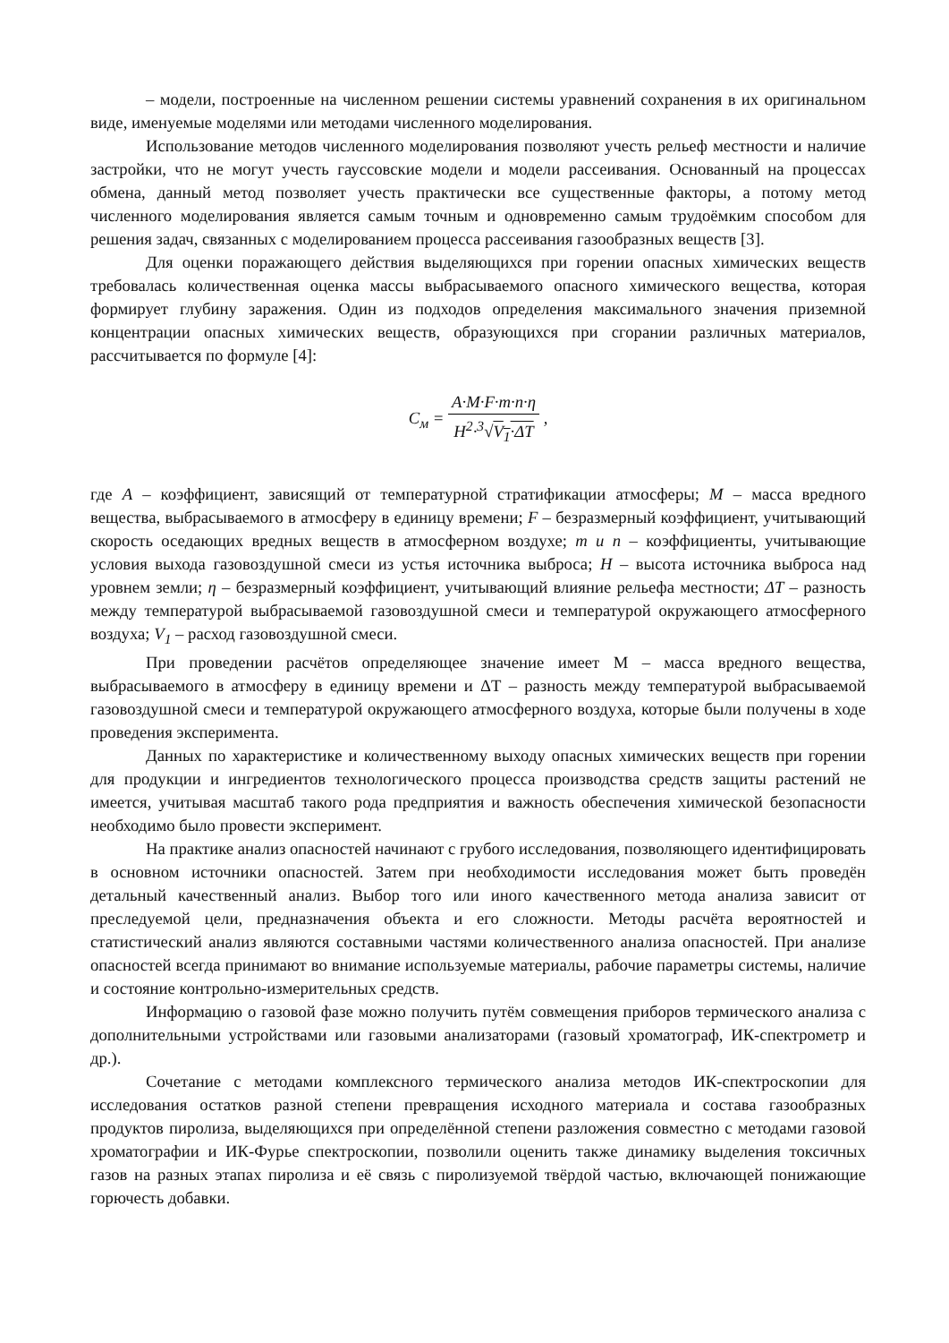– модели, построенные на численном решении системы уравнений сохранения в их оригинальном виде, именуемые моделями или методами численного моделирования.
Использование методов численного моделирования позволяют учесть рельеф местности и наличие застройки, что не могут учесть гауссовские модели и модели рассеивания. Основанный на процессах обмена, данный метод позволяет учесть практически все существенные факторы, а потому метод численного моделирования является самым точным и одновременно самым трудоёмким способом для решения задач, связанных с моделированием процесса рассеивания газообразных веществ [3].
Для оценки поражающего действия выделяющихся при горении опасных химических веществ требовалась количественная оценка массы выбрасываемого опасного химического вещества, которая формирует глубину заражения. Один из подходов определения максимального значения приземной концентрации опасных химических веществ, образующихся при сгорании различных материалов, рассчитывается по формуле [4]:
C<sub>м</sub> =
A·M·F·m·n·η
H<sup>2</sup>·<sup>3</sup>√V<sub>1</sub>·ΔT
,
где A – коэффициент, зависящий от температурной стратификации атмосферы; M – масса вредного вещества, выбрасываемого в атмосферу в единицу времени; F – безразмерный коэффициент, учитывающий скорость оседающих вредных веществ в атмосферном воздухе; m и n – коэффициенты, учитывающие условия выхода газовоздушной смеси из устья источника выброса; H – высота источника выброса над уровнем земли; η – безразмерный коэффициент, учитывающий влияние рельефа местности; ΔT – разность между температурой выбрасываемой газовоздушной смеси и температурой окружающего атмосферного воздуха; V<sub>1</sub> – расход газовоздушной смеси.
При проведении расчётов определяющее значение имеет М – масса вредного вещества, выбрасываемого в атмосферу в единицу времени и ΔТ – разность между температурой выбрасываемой газовоздушной смеси и температурой окружающего атмосферного воздуха, которые были получены в ходе проведения эксперимента.
Данных по характеристике и количественному выходу опасных химических веществ при горении для продукции и ингредиентов технологического процесса производства средств защиты растений не имеется, учитывая масштаб такого рода предприятия и важность обеспечения химической безопасности необходимо было провести эксперимент.
На практике анализ опасностей начинают с грубого исследования, позволяющего идентифицировать в основном источники опасностей. Затем при необходимости исследования может быть проведён детальный качественный анализ. Выбор того или иного качественного метода анализа зависит от преследуемой цели, предназначения объекта и его сложности. Методы расчёта вероятностей и статистический анализ являются составными частями количественного анализа опасностей. При анализе опасностей всегда принимают во внимание используемые материалы, рабочие параметры системы, наличие и состояние контрольно-измерительных средств.
Информацию о газовой фазе можно получить путём совмещения приборов термического анализа с дополнительными устройствами или газовыми анализаторами (газовый хроматограф, ИК-спектрометр и др.).
Сочетание с методами комплексного термического анализа методов ИК-спектроскопии для исследования остатков разной степени превращения исходного материала и состава газообразных продуктов пиролиза, выделяющихся при определённой степени разложения совместно с методами газовой хроматографии и ИК-Фурье спектроскопии, позволили оценить также динамику выделения токсичных газов на разных этапах пиролиза и её связь с пиролизуемой твёрдой частью, включающей понижающие горючесть добавки.